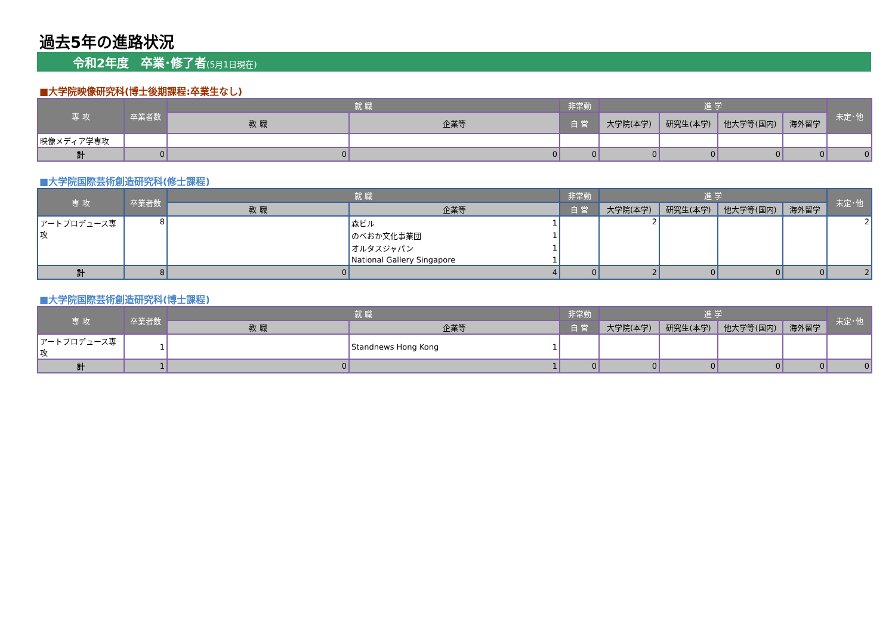過去5年の進路状況
令和2年度　卒業･修了者(5月1日現在)
■大学院映像研究科(博士後期課程:卒業生なし)
| 専 攻 | 卒業者数 | 就 職 | | 非常勤 | 進 学 | | | | 未定･他 |
| --- | --- | --- | --- | --- | --- | --- | --- | --- | --- |
| | | 教 職 | 企業等 | 自 営 | 大学院(本学) | 研究生(本学) | 他大学等(国内) | 海外留学 | |
| 映像メディア学専攻 | | | | | | | | | |
| 計 | 0 | 0 | 0 | 0 | 0 | 0 | 0 | 0 | 0 |
■大学院国際芸術創造研究科(修士課程)
| 専 攻 | 卒業者数 | 就 職 | | | 非常勤 | 進 学 | | | | 未定･他 |
| --- | --- | --- | --- | --- | --- | --- | --- | --- | --- | --- |
| | | 教 職 | 企業等 | | 自 営 | 大学院(本学) | 研究生(本学) | 他大学等(国内) | 海外留学 | |
| アートプロデュース専攻 | 8 | | 森ビル | 1 | | 2 | | | | 2 |
| | | | のべおか文化事業団 | 1 | | | | | | |
| | | | オルタスジャパン | 1 | | | | | | |
| | | | National Gallery Singapore | 1 | | | | | | |
| 計 | 8 | 0 | 4 | | 0 | 2 | 0 | 0 | 0 | 2 |
■大学院国際芸術創造研究科(博士課程)
| 専 攻 | 卒業者数 | 就 職 | | 非常勤 | 進 学 | | | | 未定･他 |
| --- | --- | --- | --- | --- | --- | --- | --- | --- | --- |
| | | 教 職 | 企業等 | 自 営 | 大学院(本学) | 研究生(本学) | 他大学等(国内) | 海外留学 | |
| アートプロデュース専攻 | 1 | | Standnews Hong Kong 1 | | | | | | |
| 計 | 1 | 0 | 1 | 0 | 0 | 0 | 0 | 0 | 0 |